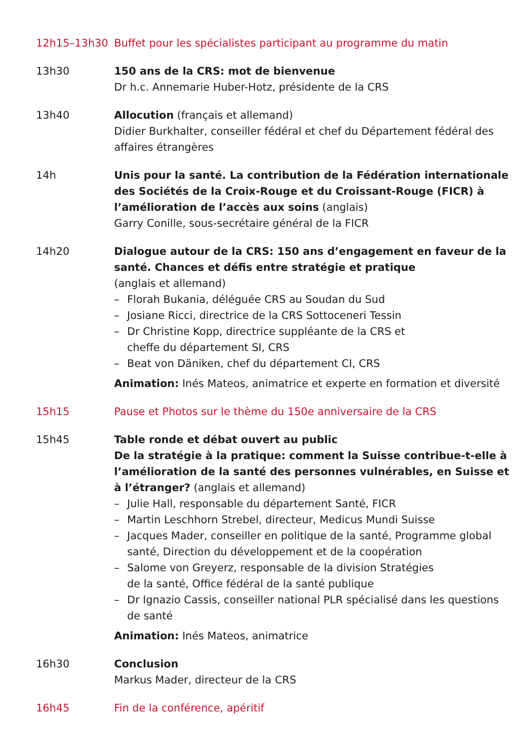12h15–13h30 Buffet pour les spécialistes participant au programme du matin
13h30 150 ans de la CRS: mot de bienvenue
Dr h.c. Annemarie Huber-Hotz, présidente de la CRS
13h40 Allocution (français et allemand)
Didier Burkhalter, conseiller fédéral et chef du Département fédéral des affaires étrangères
14h Unis pour la santé. La contribution de la Fédération internationale des Sociétés de la Croix-Rouge et du Croissant-Rouge (FICR) à l’amélioration de l’accès aux soins (anglais)
Garry Conille, sous-secrétaire général de la FICR
14h20 Dialogue autour de la CRS: 150 ans d’engagement en faveur de la santé. Chances et défis entre stratégie et pratique
(anglais et allemand)
– Florah Bukania, déléguée CRS au Soudan du Sud
– Josiane Ricci, directrice de la CRS Sottoceneri Tessin
– Dr Christine Kopp, directrice suppléante de la CRS et
cheffe du département SI, CRS
– Beat von Däniken, chef du département CI, CRS
Animation: Inés Mateos, animatrice et experte en formation et diversité
15h15 Pause et Photos sur le thème du 150e anniversaire de la CRS
15h45 Table ronde et débat ouvert au public
De la stratégie à la pratique: comment la Suisse contribue-t-elle à l’amélioration de la santé des personnes vulnérables, en Suisse et à l’étranger? (anglais et allemand)
– Julie Hall, responsable du département Santé, FICR
– Martin Leschhorn Strebel, directeur, Medicus Mundi Suisse
– Jacques Mader, conseiller en politique de la santé, Programme global santé, Direction du développement et de la coopération
– Salome von Greyerz, responsable de la division Stratégies
de la santé, Office fédéral de la santé publique
– Dr Ignazio Cassis, conseiller national PLR spécialisé dans les questions de santé
Animation: Inés Mateos, animatrice
16h30 Conclusion
Markus Mader, directeur de la CRS
16h45 Fin de la conférence, apéritif